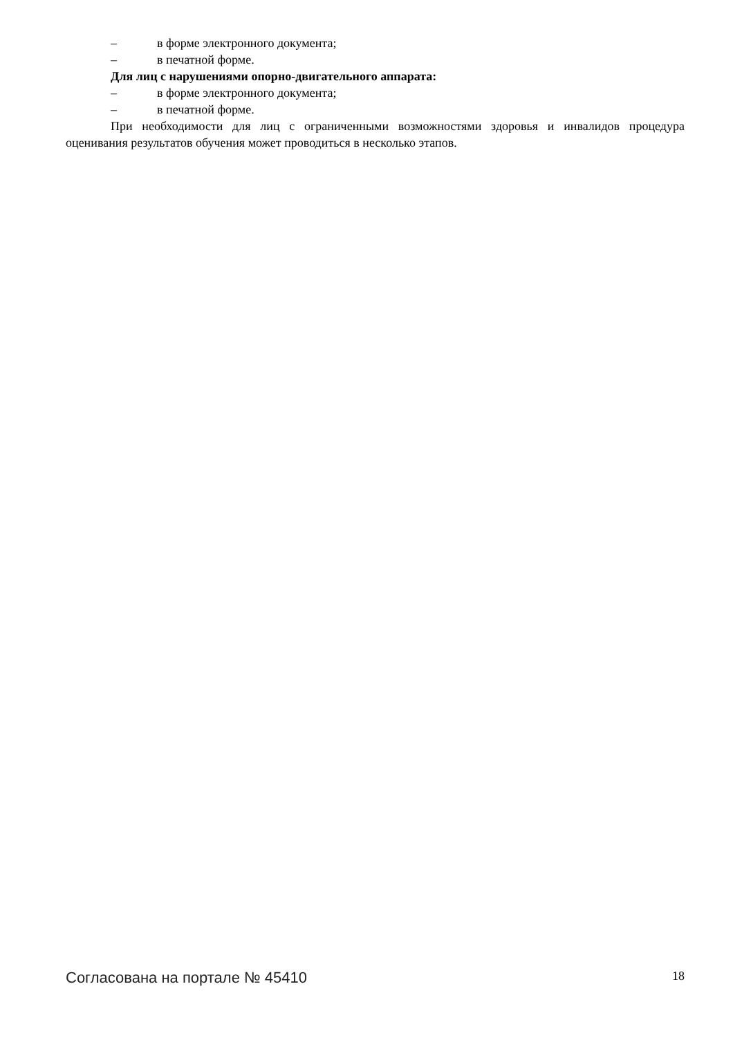– в форме электронного документа;
– в печатной форме.
Для лиц с нарушениями опорно-двигательного аппарата:
– в форме электронного документа;
– в печатной форме.
При необходимости для лиц с ограниченными возможностями здоровья и инвалидов процедура оценивания результатов обучения может проводиться в несколько этапов.
Согласована на портале № 45410 18